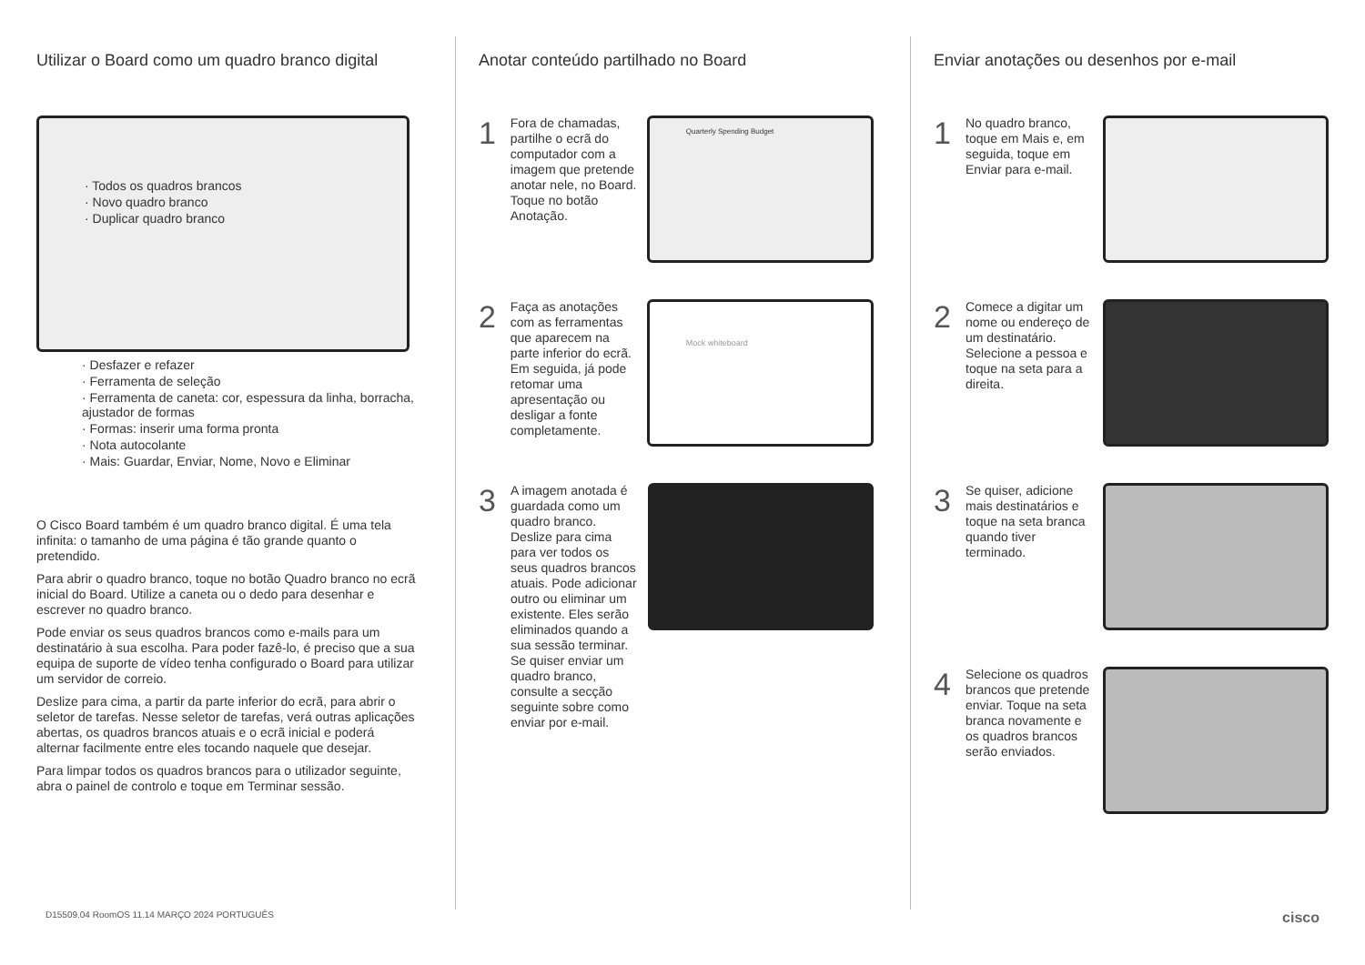Utilizar o Board como um quadro branco digital
· Todos os quadros brancos
· Novo quadro branco
· Duplicar quadro branco
· Desfazer e refazer
· Ferramenta de seleção
· Ferramenta de caneta: cor, espessura da linha, borracha, ajustador de formas
· Formas: inserir uma forma pronta
· Nota autocolante
· Mais: Guardar, Enviar, Nome, Novo e Eliminar
O Cisco Board também é um quadro branco digital. É uma tela infinita: o tamanho de uma página é tão grande quanto o pretendido.
Para abrir o quadro branco, toque no botão Quadro branco no ecrã inicial do Board. Utilize a caneta ou o dedo para desenhar e escrever no quadro branco.
Pode enviar os seus quadros brancos como e-mails para um destinatário à sua escolha. Para poder fazê-lo, é preciso que a sua equipa de suporte de vídeo tenha configurado o Board para utilizar um servidor de correio.
Deslize para cima, a partir da parte inferior do ecrã, para abrir o seletor de tarefas. Nesse seletor de tarefas, verá outras aplicações abertas, os quadros brancos atuais e o ecrã inicial e poderá alternar facilmente entre eles tocando naquele que desejar.
Para limpar todos os quadros brancos para o utilizador seguinte, abra o painel de controlo e toque em Terminar sessão.
Anotar conteúdo partilhado no Board
1
Fora de chamadas, partilhe o ecrã do computador com a imagem que pretende anotar nele, no Board. Toque no botão Anotação.
Quarterly Spending Budget
2
Faça as anotações com as ferramentas que aparecem na parte inferior do ecrã. Em seguida, já pode retomar uma apresentação ou desligar a fonte completamente.
Mock whiteboard
3
A imagem anotada é guardada como um quadro branco. Deslize para cima para ver todos os seus quadros brancos atuais. Pode adicionar outro ou eliminar um existente. Eles serão eliminados quando a sua sessão terminar. Se quiser enviar um quadro branco, consulte a secção seguinte sobre como enviar por e-mail.
Enviar anotações ou desenhos por e-mail
1
No quadro branco, toque em Mais e, em seguida, toque em Enviar para e-mail.
2
Comece a digitar um nome ou endereço de um destinatário. Selecione a pessoa e toque na seta para a direita.
3
Se quiser, adicione mais destinatários e toque na seta branca quando tiver terminado.
4
Selecione os quadros brancos que pretende enviar. Toque na seta branca novamente e os quadros brancos serão enviados.
D15509.04 RoomOS 11.14 MARÇO 2024 PORTUGUÊS cisco